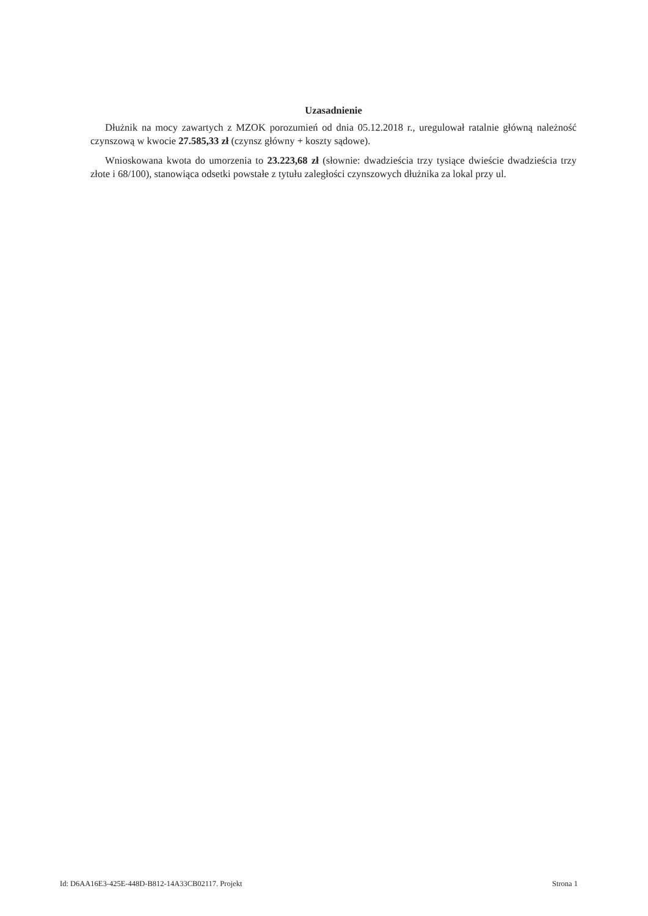Uzasadnienie
Dłużnik na mocy zawartych z MZOK porozumień od dnia 05.12.2018 r., uregulował ratalnie główną należność czynszową w kwocie 27.585,33 zł (czynsz główny + koszty sądowe).
Wnioskowana kwota do umorzenia to 23.223,68 zł (słownie: dwadzieścia trzy tysiące dwieście dwadzieścia trzy złote i 68/100), stanowiąca odsetki powstałe z tytułu zaległości czynszowych dłużnika za lokal przy ul.
Id: D6AA16E3-425E-448D-B812-14A33CB02117. Projekt Strona 1